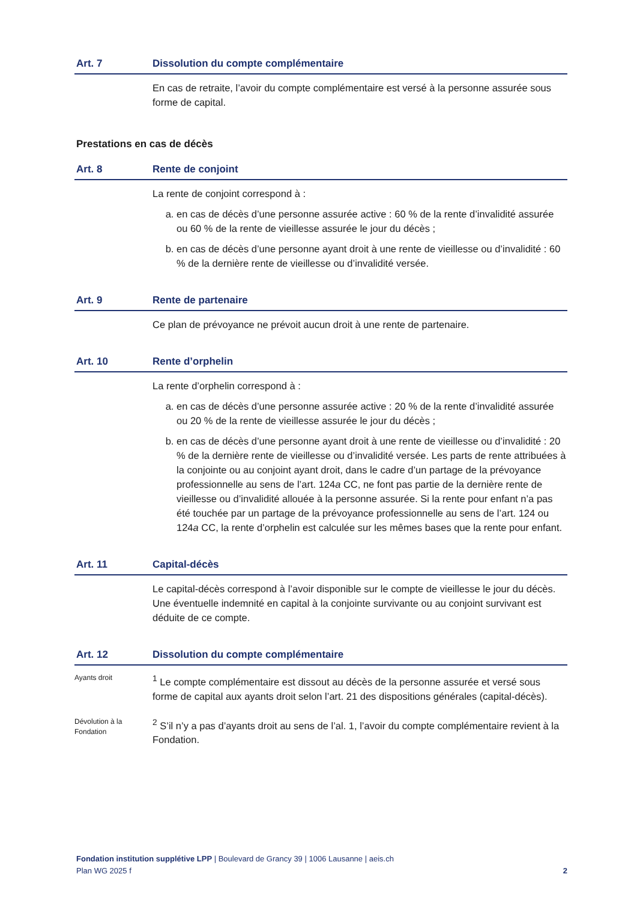Art. 7 Dissolution du compte complémentaire
En cas de retraite, l’avoir du compte complémentaire est versé à la personne assurée sous forme de capital.
Prestations en cas de décès
Art. 8 Rente de conjoint
La rente de conjoint correspond à :
a. en cas de décès d’une personne assurée active : 60 % de la rente d’invalidité assurée ou 60 % de la rente de vieillesse assurée le jour du décès ;
b. en cas de décès d’une personne ayant droit à une rente de vieillesse ou d’invalidité : 60 % de la dernière rente de vieillesse ou d’invalidité versée.
Art. 9 Rente de partenaire
Ce plan de prévoyance ne prévoit aucun droit à une rente de partenaire.
Art. 10 Rente d’orphelin
La rente d’orphelin correspond à :
a. en cas de décès d’une personne assurée active : 20 % de la rente d’invalidité assurée ou 20 % de la rente de vieillesse assurée le jour du décès ;
b. en cas de décès d’une personne ayant droit à une rente de vieillesse ou d’invalidité : 20 % de la dernière rente de vieillesse ou d’invalidité versée. Les parts de rente attribuées à la conjointe ou au conjoint ayant droit, dans le cadre d’un partage de la prévoyance professionnelle au sens de l’art. 124a CC, ne font pas partie de la dernière rente de vieillesse ou d’invalidité allouée à la personne assurée. Si la rente pour enfant n’a pas été touchée par un partage de la prévoyance professionnelle au sens de l’art. 124 ou 124a CC, la rente d’orphelin est calculée sur les mêmes bases que la rente pour enfant.
Art. 11 Capital-décès
Le capital-décès correspond à l’avoir disponible sur le compte de vieillesse le jour du décès. Une éventuelle indemnité en capital à la conjointe survivante ou au conjoint survivant est déduite de ce compte.
Art. 12 Dissolution du compte complémentaire
Ayants droit
<sup>1</sup> Le compte complémentaire est dissout au décès de la personne assurée et versé sous forme de capital aux ayants droit selon l’art. 21 des dispositions générales (capital-décès).
Dévolution à la Fondation
<sup>2</sup> S’il n’y a pas d’ayants droit au sens de l’al. 1, l’avoir du compte complémentaire revient à la Fondation.
Fondation institution supplétive LPP | Boulevard de Grancy 39 | 1006 Lausanne | aeis.ch
Plan WG 2025 f 2